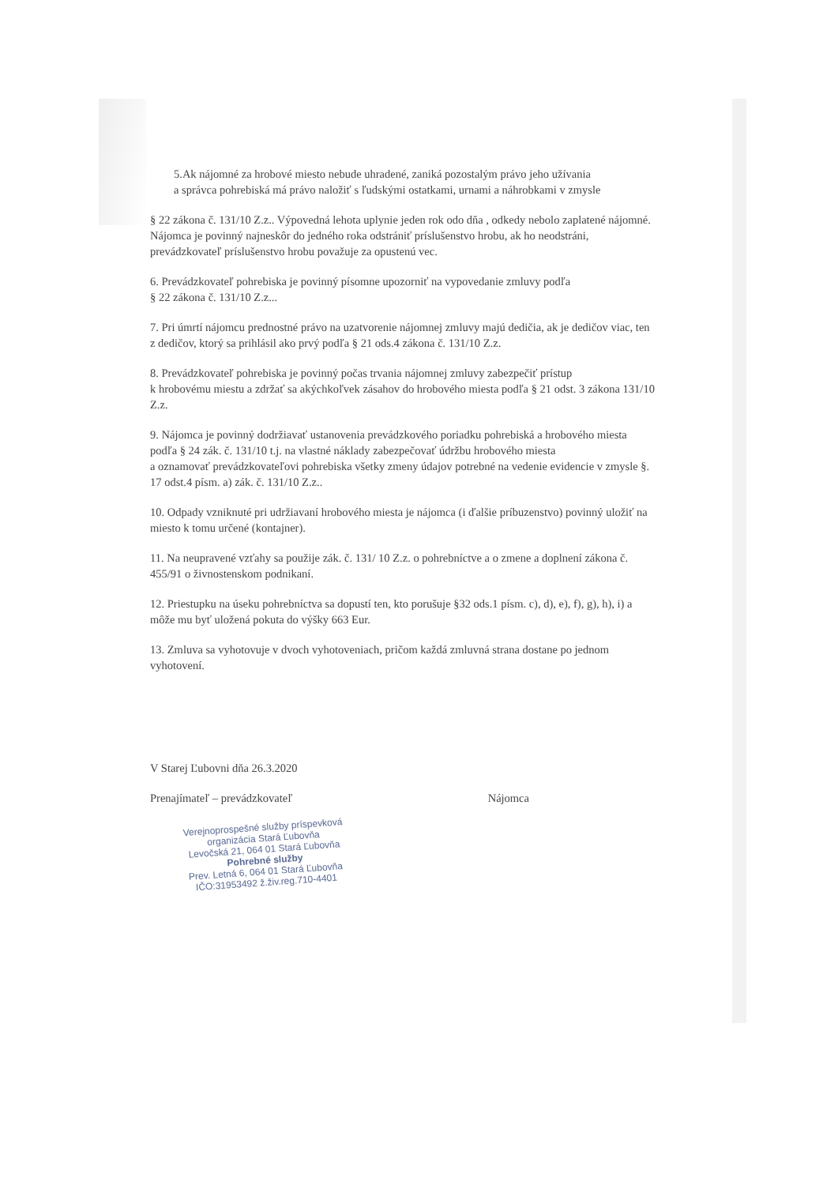5.Ak nájomné za hrobové miesto nebude uhradené, zaniká pozostalým právo jeho užívania
a správca pohrebiská má právo naložiť s ľudskými ostatkami, urnami a náhrobkami v zmysle
§ 22 zákona č. 131/10 Z.z.. Výpovedná lehota uplynie jeden rok odo dňa , odkedy nebolo zaplatené nájomné. Nájomca je povinný najneskôr do jedného roka odstrániť príslušenstvo hrobu, ak ho neodstráni, prevádzkovateľ príslušenstvo hrobu považuje za opustenú vec.
6. Prevádzkovateľ pohrebiska je povinný písomne upozorniť na vypovedanie zmluvy podľa
§ 22 zákona č. 131/10 Z.z...
7. Pri úmrtí nájomcu prednostné právo na uzatvorenie nájomnej zmluvy majú dedičia, ak je dedičov viac, ten z dedičov, ktorý sa prihlásil ako prvý podľa § 21 ods.4 zákona č. 131/10 Z.z.
8. Prevádzkovateľ pohrebiska je povinný počas trvania nájomnej zmluvy zabezpečiť prístup
k hrobovému miestu a zdržať sa akýchkoľvek zásahov do hrobového miesta podľa § 21 odst. 3 zákona 131/10 Z.z.
9. Nájomca je povinný dodržiavať ustanovenia prevádzkového poriadku pohrebiská a hrobového miesta podľa § 24 zák. č. 131/10 t.j. na vlastné náklady zabezpečovať údržbu hrobového miesta
a oznamovať prevádzkovateľovi pohrebiska všetky zmeny údajov potrebné na vedenie evidencie v zmysle §. 17 odst.4 písm. a) zák. č. 131/10 Z.z..
10. Odpady vzniknuté pri udržiavaní hrobového miesta je nájomca (i ďalšie príbuzenstvo) povinný uložiť na miesto k tomu určené (kontajner).
11. Na neupravené vzťahy sa použije zák. č. 131/ 10 Z.z. o pohrebníctve a o zmene a doplnení zákona č. 455/91 o živnostenskom podnikaní.
12. Priestupku na úseku pohrebníctva sa dopustí ten, kto porušuje §32 ods.1 písm. c), d), e), f), g), h), i) a môže mu byť uložená pokuta do výšky 663 Eur.
13. Zmluva sa vyhotovuje v dvoch vyhotoveniach, pričom každá zmluvná strana dostane po jednom vyhotovení.
V Starej Ľubovni dňa 26.3.2020
Prenajímateľ – prevádzkovateľ Nájomca
Verejnoprospešné služby príspevková organizácia Stará Ľubovňa
Levočská 21, 064 01 Stará Ľubovňa
Pohrebné služby
Prev. Letná 6, 064 01 Stará Ľubovňa
IČO:31953492 ž.živ.reg.710-4401